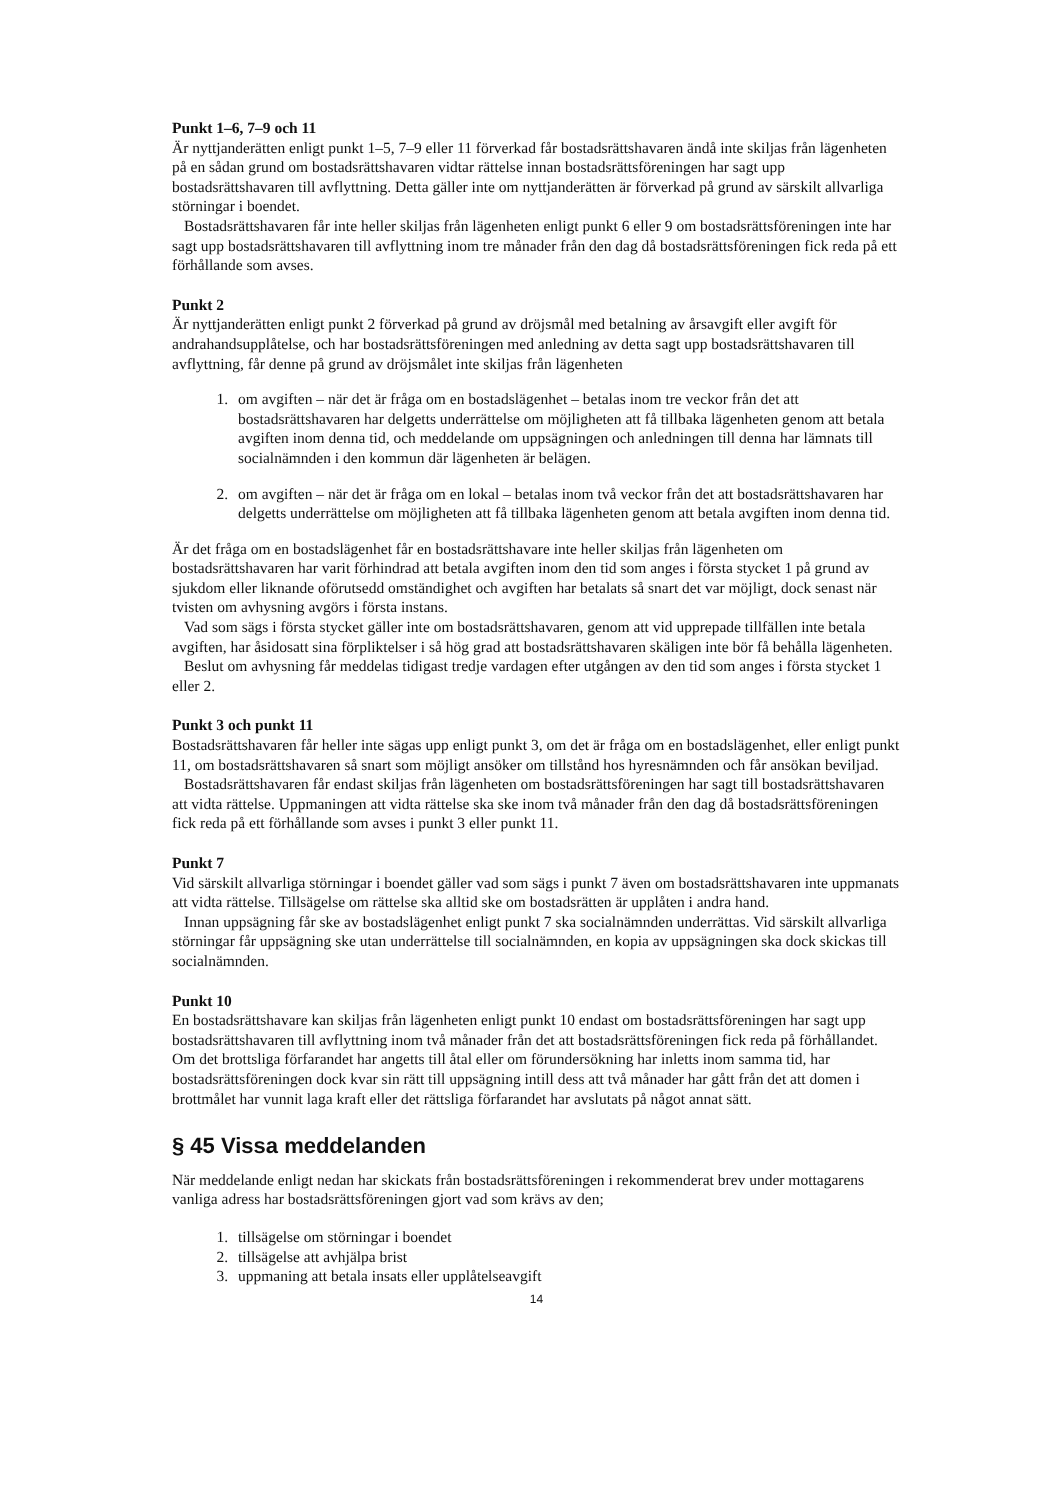Punkt 1–6, 7–9 och 11
Är nyttjanderätten enligt punkt 1–5, 7–9 eller 11 förverkad får bostadsrättshavaren ändå inte skiljas från lägenheten på en sådan grund om bostadsrättshavaren vidtar rättelse innan bostadsrättsföreningen har sagt upp bostadsrättshavaren till avflyttning. Detta gäller inte om nyttjanderätten är förverkad på grund av särskilt allvarliga störningar i boendet.
Bostadsrättshavaren får inte heller skiljas från lägenheten enligt punkt 6 eller 9 om bostadsrättsföreningen inte har sagt upp bostadsrättshavaren till avflyttning inom tre månader från den dag då bostadsrättsföreningen fick reda på ett förhållande som avses.
Punkt 2
Är nyttjanderätten enligt punkt 2 förverkad på grund av dröjsmål med betalning av årsavgift eller avgift för andrahandsupplåtelse, och har bostadsrättsföreningen med anledning av detta sagt upp bostadsrättshavaren till avflyttning, får denne på grund av dröjsmålet inte skiljas från lägenheten
1. om avgiften – när det är fråga om en bostadslägenhet – betalas inom tre veckor från det att bostadsrättshavaren har delgetts underrättelse om möjligheten att få tillbaka lägenheten genom att betala avgiften inom denna tid, och meddelande om uppsägningen och anledningen till denna har lämnats till socialnämnden i den kommun där lägenheten är belägen.
2. om avgiften – när det är fråga om en lokal – betalas inom två veckor från det att bostadsrättshavaren har delgetts underrättelse om möjligheten att få tillbaka lägenheten genom att betala avgiften inom denna tid.
Är det fråga om en bostadslägenhet får en bostadsrättshavare inte heller skiljas från lägenheten om bostadsrättshavaren har varit förhindrad att betala avgiften inom den tid som anges i första stycket 1 på grund av sjukdom eller liknande oförutsedd omständighet och avgiften har betalats så snart det var möjligt, dock senast när tvisten om avhysning avgörs i första instans.
Vad som sägs i första stycket gäller inte om bostadsrättshavaren, genom att vid upprepade tillfällen inte betala avgiften, har åsidosatt sina förpliktelser i så hög grad att bostadsrättshavaren skäligen inte bör få behålla lägenheten.
Beslut om avhysning får meddelas tidigast tredje vardagen efter utgången av den tid som anges i första stycket 1 eller 2.
Punkt 3 och punkt 11
Bostadsrättshavaren får heller inte sägas upp enligt punkt 3, om det är fråga om en bostadslägenhet, eller enligt punkt 11, om bostadsrättshavaren så snart som möjligt ansöker om tillstånd hos hyresnämnden och får ansökan beviljad.
Bostadsrättshavaren får endast skiljas från lägenheten om bostadsrättsföreningen har sagt till bostadsrättshavaren att vidta rättelse. Uppmaningen att vidta rättelse ska ske inom två månader från den dag då bostadsrättsföreningen fick reda på ett förhållande som avses i punkt 3 eller punkt 11.
Punkt 7
Vid särskilt allvarliga störningar i boendet gäller vad som sägs i punkt 7 även om bostadsrättshavaren inte uppmanats att vidta rättelse. Tillsägelse om rättelse ska alltid ske om bostadsrätten är upplåten i andra hand.
Innan uppsägning får ske av bostadslägenhet enligt punkt 7 ska socialnämnden underrättas. Vid särskilt allvarliga störningar får uppsägning ske utan underrättelse till socialnämnden, en kopia av uppsägningen ska dock skickas till socialnämnden.
Punkt 10
En bostadsrättshavare kan skiljas från lägenheten enligt punkt 10 endast om bostadsrättsföreningen har sagt upp bostadsrättshavaren till avflyttning inom två månader från det att bostadsrättsföreningen fick reda på förhållandet. Om det brottsliga förfarandet har angetts till åtal eller om förundersökning har inletts inom samma tid, har bostadsrättsföreningen dock kvar sin rätt till uppsägning intill dess att två månader har gått från det att domen i brottmålet har vunnit laga kraft eller det rättsliga förfarandet har avslutats på något annat sätt.
§ 45 Vissa meddelanden
När meddelande enligt nedan har skickats från bostadsrättsföreningen i rekommenderat brev under mottagarens vanliga adress har bostadsrättsföreningen gjort vad som krävs av den;
1. tillsägelse om störningar i boendet
2. tillsägelse att avhjälpa brist
3. uppmaning att betala insats eller upplåtelseavgift
14